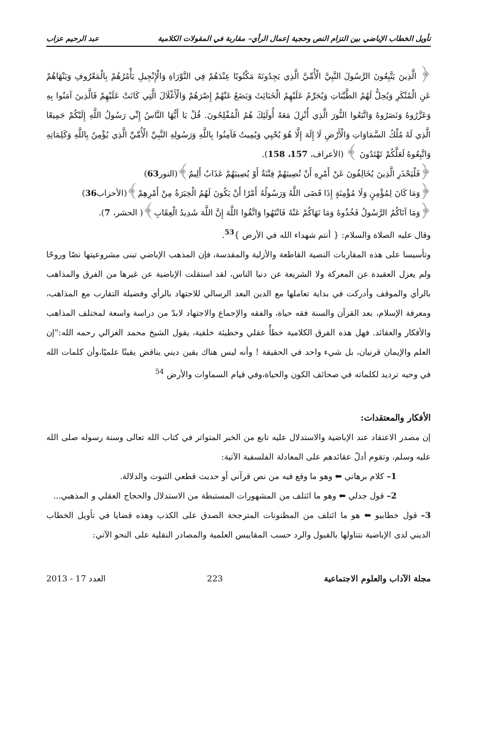تأويل الخطاب الإباضي بين التزام النص وحجية إعمال الرأي– مقاربة في المقولات الكلامية عبد الرحيم عزاب
﴿ الَّذِينَ يَتَّبِعُونَ الرَّسُولَ النَّبِيَّ الْأُمِّيَّ الَّذِي يَجِدُونَهُ مَكْتُوبًا عِنْدَهُمْ فِي التَّوْرَاةِ وَالْإِنْجِيلِ يَأْمُرُهُمْ بِالْمَعْرُوفِ وَيَنْهَاهُمْ عَنِ الْمُنْكَرِ وَيُحِلُّ لَهُمُ الطَّيِّبَاتِ وَيُحَرِّمُ عَلَيْهِمُ الْخَبَائِثَ وَيَضَعُ عَنْهُمْ إِصْرَهُمْ وَالْأَغْلَالَ الَّتِي كَانَتْ عَلَيْهِمْ فَالَّذِينَ آمَنُوا بِهِ وَعَزَّرُوهُ وَنَصَرُوهُ وَاتَّبَعُوا النُّورَ الَّذِي أُنْزِلَ مَعَهُ أُولَئِكَ هُمُ الْمُفْلِحُونَ. قُلْ يَا أَيُّهَا النَّاسُ إِنِّي رَسُولُ اللَّهِ إِلَيْكُمْ جَمِيعًا الَّذِي لَهُ مُلْكُ السَّمَاوَاتِ وَالْأَرْضِ لَا إِلَهَ إِلَّا هُوَ يُحْيِي وَيُمِيتُ فَآمِنُوا بِاللَّهِ وَرَسُولِهِ النَّبِيِّ الْأُمِّيِّ الَّذِي يُؤْمِنُ بِاللَّهِ وَكَلِمَاتِهِ وَاتَّبِعُوهُ لَعَلَّكُمْ تَهْتَدُونَ ﴾ (الأعراف، 157، 158).
﴿فَلْيَحْذَرِ الَّذِينَ يُخَالِفُونَ عَنْ أَمْرِهِ أَنْ تُصِيبَهُمْ فِتْنَةٌ أَوْ يُصِيبَهُمْ عَذَابٌ أَلِيمٌ﴾(النور63)
﴿وَمَا كَانَ لِمُؤْمِنٍ وَلَا مُؤْمِنَةٍ إِذَا قَضَى اللَّهُ وَرَسُولُهُ أَمْرًا أَنْ يَكُونَ لَهُمُ الْخِيَرَةُ مِنْ أَمْرِهِمْ﴾(الأحزاب36)
﴿وَمَا آتَاكُمُ الرَّسُولُ فَخُذُوهُ وَمَا نَهَاكُمْ عَنْهُ فَانْتَهُوا وَاتَّقُوا اللَّهَ إِنَّ اللَّهَ شَدِيدُ الْعِقَابِ﴾( الحشر، 7).
وقال عليه الصلاة والسلام: { أنتم شهداء الله في الأرض }<sup>53</sup>.
وتأسيسا على هذه المقاربات النصية القاطعة والأزلية والمقدسة، فإن المذهب الإباضي تبنى مشروعيتها نصًا وروحًا ولم يعزل العقيدة عن المعركة ولا الشريعة عن دنيا الناس، لقد استقلت الإباضية عن غيرها من الفرق والمذاهب بالرأي والموقف وأدركت في بداية تعاملها مع الدين البعد الرسالي للاجتهاد بالرأي وفضيلة التقارب مع المذاهب، ومعرفة الإسلام، بعد القرآن والسنة فقه حياة، والفقه والإجماع والاجتهاد لابدّ من دراسة واسعة لمختلف المذاهب والأفكار والعقائد. فهل هذه الفرق الكلامية خطأٌ عقلي وخطيئة خلقية، يقول الشيخ محمد الغزالي رحمه الله:"إن العلم والإيمان قرنيان، بل شيء واحد في الحقيقة ! وأنه ليس هناك يقين ديني يناقض يقينًا علميًا،وأن كلمات الله في وحيه ترديد لكلماته في صحائف الكون والحياة،وفي قيام السماوات والأرض <sup>54</sup>
الأفكار والمعتقدات:
إن مصدر الاعتقاد عند الإباضية والاستدلال عليه نابع من الخبر المتواتر في كتاب الله تعالى وسنة رسوله صلى الله عليه وسلم، وتقوم أدلّ عقائدهم على المعادلة الفلسفية الآتية:
1– كلام برهاني ⬅ وهو ما وقع فيه من نص قرآني أو حديث قطعي الثبوت والدلالة.
2– قول جدلي ⬅ وهو ما ائتلف من المشهورات المستبطة من الاستدلال والحجاج العقلي و المذهبي...
3– قول خطابيو ⬅ هو ما ائتلف من المظنونات المترجحة الصدق على الكذب وهذه قضايا في تأويل الخطاب الديني لدى الإباضية نتناولها بالقبول والرد حسب المقاييس العلمية والمصادر النقلية على النحو الآتي:
مجلة الآداب والعلوم الاجتماعية 223 العدد 17 - 2013